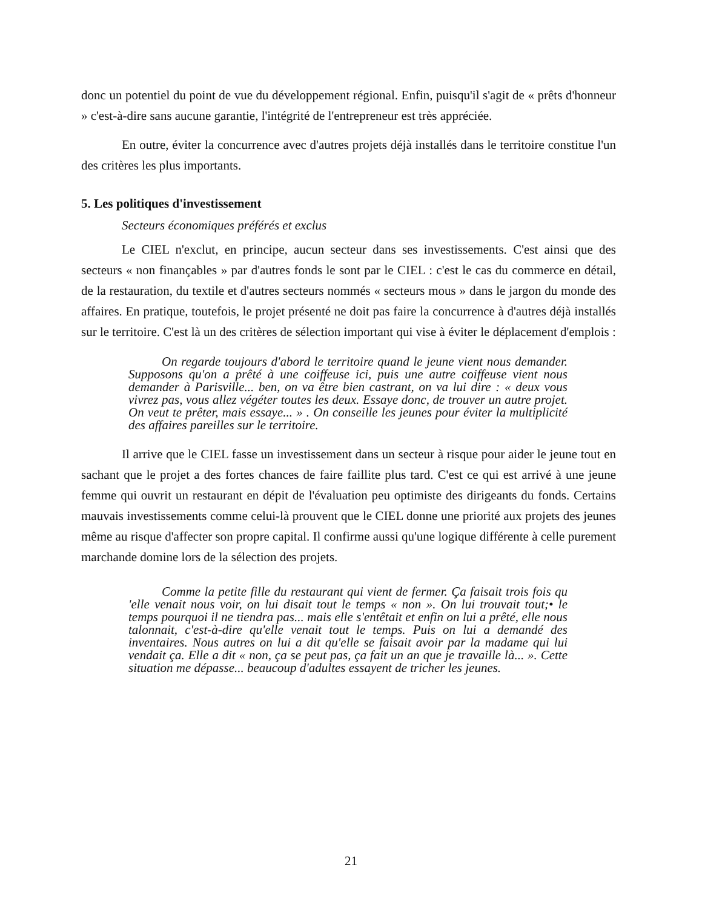donc un potentiel du point de vue du développement régional. Enfin, puisqu'il s'agit de « prêts d'honneur » c'est-à-dire sans aucune garantie, l'intégrité de l'entrepreneur est très appréciée.
En outre, éviter la concurrence avec d'autres projets déjà installés dans le territoire constitue l'un des critères les plus importants.
5. Les politiques d'investissement
Secteurs économiques préférés et exclus
Le CIEL n'exclut, en principe, aucun secteur dans ses investissements. C'est ainsi que des secteurs « non finançables » par d'autres fonds le sont par le CIEL : c'est le cas du commerce en détail, de la restauration, du textile et d'autres secteurs nommés « secteurs mous » dans le jargon du monde des affaires. En pratique, toutefois, le projet présenté ne doit pas faire la concurrence à d'autres déjà installés sur le territoire. C'est là un des critères de sélection important qui vise à éviter le déplacement d'emplois :
On regarde toujours d'abord le territoire quand le jeune vient nous demander. Supposons qu'on a prêté à une coiffeuse ici, puis une autre coiffeuse vient nous demander à Parisville... ben, on va être bien castrant, on va lui dire : « deux vous vivrez pas, vous allez végéter toutes les deux. Essaye donc, de trouver un autre projet. On veut te prêter, mais essaye... » . On conseille les jeunes pour éviter la multiplicité des affaires pareilles sur le territoire.
Il arrive que le CIEL fasse un investissement dans un secteur à risque pour aider le jeune tout en sachant que le projet a des fortes chances de faire faillite plus tard. C'est ce qui est arrivé à une jeune femme qui ouvrit un restaurant en dépit de l'évaluation peu optimiste des dirigeants du fonds. Certains mauvais investissements comme celui-là prouvent que le CIEL donne une priorité aux projets des jeunes même au risque d'affecter son propre capital. Il confirme aussi qu'une logique différente à celle purement marchande domine lors de la sélection des projets.
Comme la petite fille du restaurant qui vient de fermer. Ça faisait trois fois qu 'elle venait nous voir, on lui disait tout le temps « non ». On lui trouvait tout;• le temps pourquoi il ne tiendra pas... mais elle s'entêtait et enfin on lui a prêté, elle nous talonnait, c'est-à-dire qu'elle venait tout le temps. Puis on lui a demandé des inventaires. Nous autres on lui a dit qu'elle se faisait avoir par la madame qui lui vendait ça. Elle a dit « non, ça se peut pas, ça fait un an que je travaille là... ». Cette situation me dépasse... beaucoup d'adultes essayent de tricher les jeunes.
21